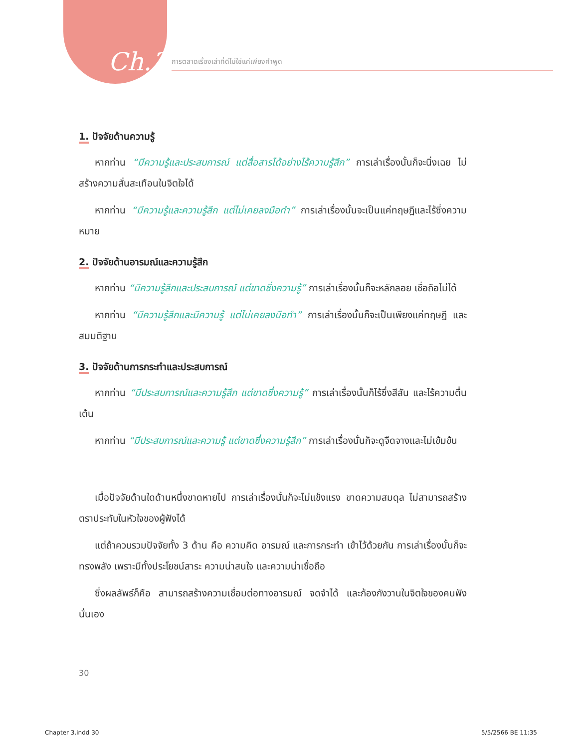Ch.3 การตลาดเรื่องเล่าที่ดีไม่ใช่แค่เพียงคำพูด
1. ปัจจัยด้านความรู้
หากท่าน “มีความรู้และประสบการณ์ แต่สื่อสารได้อย่างไร้ความรู้สึก” การเล่าเรื่องนั้นก็จะนิ่งเฉย ไม่สร้างความสั่นสะเทือนในจิตใจได้
หากท่าน “มีความรู้และความรู้สึก แต่ไม่เคยลงมือทำ” การเล่าเรื่องนั้นจะเป็นแค่ทฤษฎีและไร้ซึ่งความหมาย
2. ปัจจัยด้านอารมณ์และความรู้สึก
หากท่าน “มีความรู้สึกและประสบการณ์ แต่ขาดซึ่งความรู้” การเล่าเรื่องนั้นก็จะหลักลอย เชื่อถือไม่ได้
หากท่าน “มีความรู้สึกและมีความรู้ แต่ไม่เคยลงมือทำ” การเล่าเรื่องนั้นก็จะเป็นเพียงแค่ทฤษฎี และสมมติฐาน
3. ปัจจัยด้านการกระทำและประสบการณ์
หากท่าน “มีประสบการณ์และความรู้สึก แต่ขาดซึ่งความรู้” การเล่าเรื่องนั้นก็ไร้ซึ่งสีสัน และไร้ความตื่นเต้น
หากท่าน “มีประสบการณ์และความรู้ แต่ขาดซึ่งความรู้สึก” การเล่าเรื่องนั้นก็จะดูจืดจางและไม่เข้มข้น
เมื่อปัจจัยด้านใดด้านหนึ่งขาดหายไป การเล่าเรื่องนั้นก็จะไม่แข็งแรง ขาดความสมดุล ไม่สามารถสร้างตราประทับในหัวใจของผู้ฟังได้
แต่ถ้าควบรวมปัจจัยทั้ง 3 ด้าน คือ ความคิด อารมณ์ และการกระทำ เข้าไว้ด้วยกัน การเล่าเรื่องนั้นก็จะทรงพลัง เพราะมีทั้งประโยชน์สาระ ความน่าสนใจ และความน่าเชื่อถือ
ซึ่งผลลัพธ์ก็คือ สามารถสร้างความเชื่อมต่อทางอารมณ์ จดจำได้ และก้องกังวานในจิตใจของคนฟังนั่นเอง
30
Chapter 3.indd 30 5/5/2566 BE 11:35